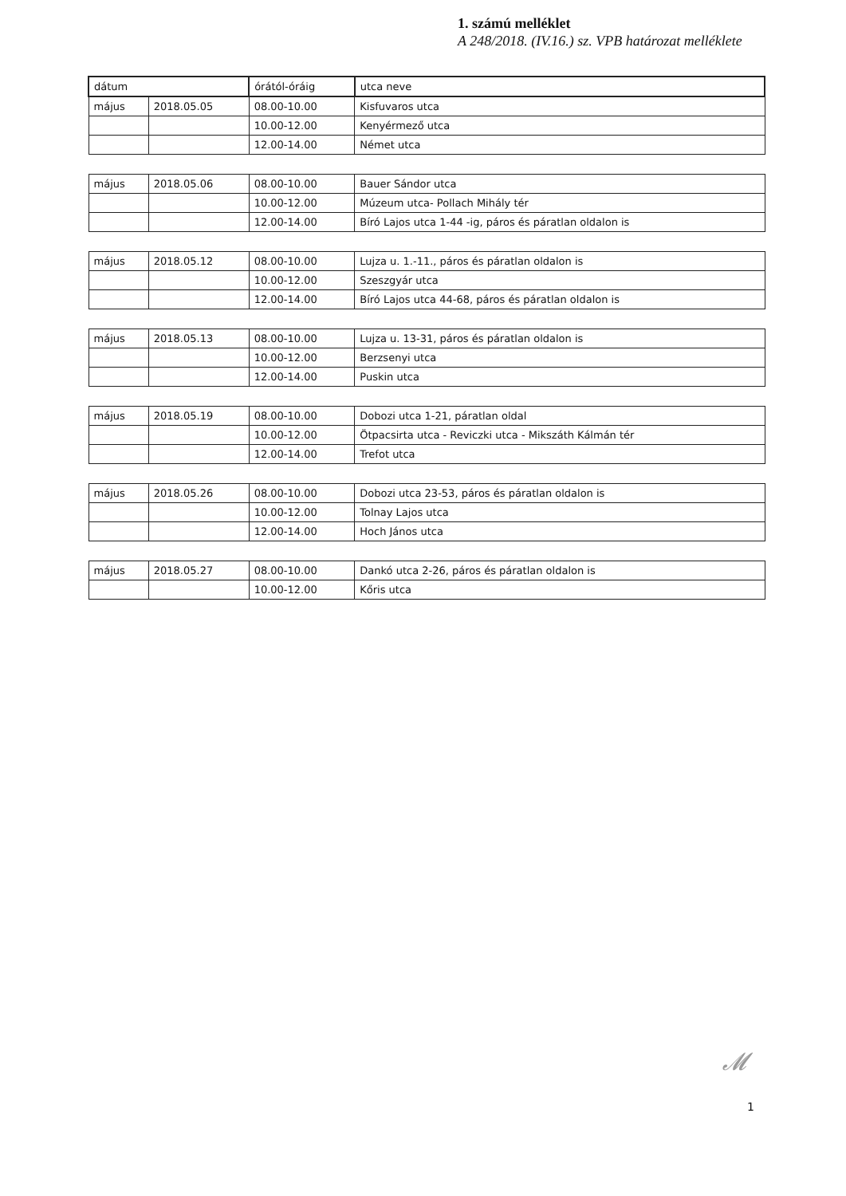1. számú melléklet
A 248/2018. (IV.16.) sz. VPB határozat melléklete
| dátum | | órától-óráig | utca neve |
| --- | --- | --- | --- |
| május | 2018.05.05 | 08.00-10.00 | Kisfuvaros utca |
| | | 10.00-12.00 | Kenyérmező utca |
| | | 12.00-14.00 | Német utca |
| május | 2018.05.06 | 08.00-10.00 | Bauer Sándor utca |
| | | 10.00-12.00 | Múzeum utca- Pollach Mihály tér |
| | | 12.00-14.00 | Bíró Lajos utca 1-44 -ig, páros és páratlan oldalon is |
| május | 2018.05.12 | 08.00-10.00 | Lujza u. 1.-11., páros és páratlan oldalon is |
| | | 10.00-12.00 | Szeszgyár utca |
| | | 12.00-14.00 | Bíró Lajos utca 44-68, páros és páratlan oldalon is |
| május | 2018.05.13 | 08.00-10.00 | Lujza u. 13-31, páros és páratlan oldalon is |
| | | 10.00-12.00 | Berzsenyi utca |
| | | 12.00-14.00 | Puskin utca |
| május | 2018.05.19 | 08.00-10.00 | Dobozi utca 1-21, páratlan oldal |
| | | 10.00-12.00 | Ötpacsirta utca - Reviczki utca - Mikszáth Kálmán tér |
| | | 12.00-14.00 | Trefot utca |
| május | 2018.05.26 | 08.00-10.00 | Dobozi utca 23-53, páros és páratlan oldalon is |
| | | 10.00-12.00 | Tolnay Lajos utca |
| | | 12.00-14.00 | Hoch János utca |
| május | 2018.05.27 | 08.00-10.00 | Dankó utca 2-26, páros és páratlan oldalon is |
| | | 10.00-12.00 | Kőris utca |
𝓜
1